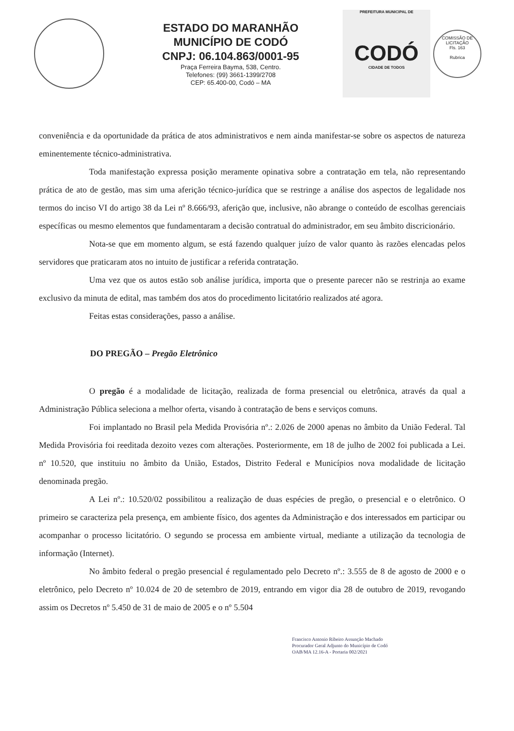ESTADO DO MARANHÃO
MUNICÍPIO DE CODÓ
CNPJ: 06.104.863/0001-95
Praça Ferreira Bayma, 538, Centro.
Telefones: (99) 3661-1399/2708
CEP: 65.400-00, Codó – MA
PREFEITURA MUNICIPAL DE
CODÓ
CIDADE DE TODOS
COMISSÃO DE LICITAÇÃO
Fls. 163
Rubrica
conveniência e da oportunidade da prática de atos administrativos e nem ainda manifestar-se sobre os aspectos de natureza eminentemente técnico-administrativa.
Toda manifestação expressa posição meramente opinativa sobre a contratação em tela, não representando prática de ato de gestão, mas sim uma aferição técnico-jurídica que se restringe a análise dos aspectos de legalidade nos termos do inciso VI do artigo 38 da Lei nº 8.666/93, aferição que, inclusive, não abrange o conteúdo de escolhas gerenciais específicas ou mesmo elementos que fundamentaram a decisão contratual do administrador, em seu âmbito discricionário.
Nota-se que em momento algum, se está fazendo qualquer juízo de valor quanto às razões elencadas pelos servidores que praticaram atos no intuito de justificar a referida contratação.
Uma vez que os autos estão sob análise jurídica, importa que o presente parecer não se restrinja ao exame exclusivo da minuta de edital, mas também dos atos do procedimento licitatório realizados até agora.
Feitas estas considerações, passo a análise.
DO PREGÃO – Pregão Eletrônico
O pregão é a modalidade de licitação, realizada de forma presencial ou eletrônica, através da qual a Administração Pública seleciona a melhor oferta, visando à contratação de bens e serviços comuns.
Foi implantado no Brasil pela Medida Provisória nº.: 2.026 de 2000 apenas no âmbito da União Federal. Tal Medida Provisória foi reeditada dezoito vezes com alterações. Posteriormente, em 18 de julho de 2002 foi publicada a Lei. nº 10.520, que instituiu no âmbito da União, Estados, Distrito Federal e Municípios nova modalidade de licitação denominada pregão.
A Lei nº.: 10.520/02 possibilitou a realização de duas espécies de pregão, o presencial e o eletrônico. O primeiro se caracteriza pela presença, em ambiente físico, dos agentes da Administração e dos interessados em participar ou acompanhar o processo licitatório. O segundo se processa em ambiente virtual, mediante a utilização da tecnologia de informação (Internet).
No âmbito federal o pregão presencial é regulamentado pelo Decreto nº.: 3.555 de 8 de agosto de 2000 e o eletrônico, pelo Decreto nº 10.024 de 20 de setembro de 2019, entrando em vigor dia 28 de outubro de 2019, revogando assim os Decretos nº 5.450 de 31 de maio de 2005 e o nº 5.504
Francisco Antonio Ribeiro Assunção Machado
Procurador Geral Adjunto do Município de Codó
OAB/MA 12.16-A - Portaria 002/2021